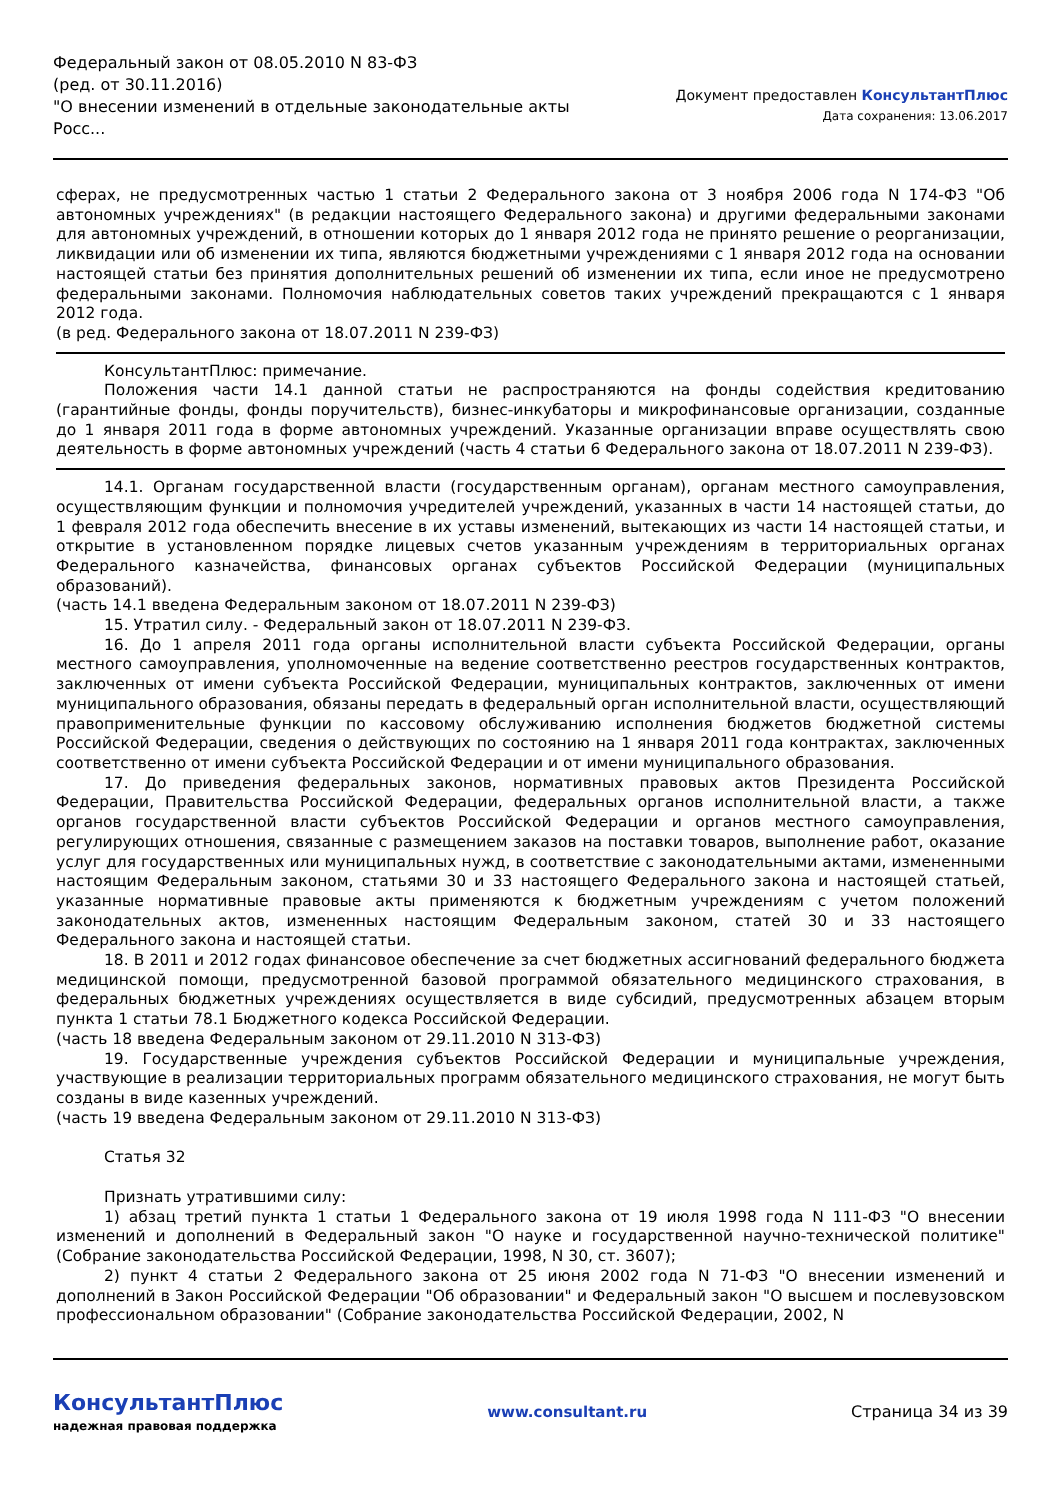Федеральный закон от 08.05.2010 N 83-ФЗ
(ред. от 30.11.2016)
"О внесении изменений в отдельные законодательные акты Росс...
Документ предоставлен КонсультантПлюс
Дата сохранения: 13.06.2017
сферах, не предусмотренных частью 1 статьи 2 Федерального закона от 3 ноября 2006 года N 174-ФЗ "Об автономных учреждениях" (в редакции настоящего Федерального закона) и другими федеральными законами для автономных учреждений, в отношении которых до 1 января 2012 года не принято решение о реорганизации, ликвидации или об изменении их типа, являются бюджетными учреждениями с 1 января 2012 года на основании настоящей статьи без принятия дополнительных решений об изменении их типа, если иное не предусмотрено федеральными законами. Полномочия наблюдательных советов таких учреждений прекращаются с 1 января 2012 года.
(в ред. Федерального закона от 18.07.2011 N 239-ФЗ)
КонсультантПлюс: примечание.
Положения части 14.1 данной статьи не распространяются на фонды содействия кредитованию (гарантийные фонды, фонды поручительств), бизнес-инкубаторы и микрофинансовые организации, созданные до 1 января 2011 года в форме автономных учреждений. Указанные организации вправе осуществлять свою деятельность в форме автономных учреждений (часть 4 статьи 6 Федерального закона от 18.07.2011 N 239-ФЗ).
14.1. Органам государственной власти (государственным органам), органам местного самоуправления, осуществляющим функции и полномочия учредителей учреждений, указанных в части 14 настоящей статьи, до 1 февраля 2012 года обеспечить внесение в их уставы изменений, вытекающих из части 14 настоящей статьи, и открытие в установленном порядке лицевых счетов указанным учреждениям в территориальных органах Федерального казначейства, финансовых органах субъектов Российской Федерации (муниципальных образований).
(часть 14.1 введена Федеральным законом от 18.07.2011 N 239-ФЗ)
15. Утратил силу. - Федеральный закон от 18.07.2011 N 239-ФЗ.
16. До 1 апреля 2011 года органы исполнительной власти субъекта Российской Федерации, органы местного самоуправления, уполномоченные на ведение соответственно реестров государственных контрактов, заключенных от имени субъекта Российской Федерации, муниципальных контрактов, заключенных от имени муниципального образования, обязаны передать в федеральный орган исполнительной власти, осуществляющий правоприменительные функции по кассовому обслуживанию исполнения бюджетов бюджетной системы Российской Федерации, сведения о действующих по состоянию на 1 января 2011 года контрактах, заключенных соответственно от имени субъекта Российской Федерации и от имени муниципального образования.
17. До приведения федеральных законов, нормативных правовых актов Президента Российской Федерации, Правительства Российской Федерации, федеральных органов исполнительной власти, а также органов государственной власти субъектов Российской Федерации и органов местного самоуправления, регулирующих отношения, связанные с размещением заказов на поставки товаров, выполнение работ, оказание услуг для государственных или муниципальных нужд, в соответствие с законодательными актами, измененными настоящим Федеральным законом, статьями 30 и 33 настоящего Федерального закона и настоящей статьей, указанные нормативные правовые акты применяются к бюджетным учреждениям с учетом положений законодательных актов, измененных настоящим Федеральным законом, статей 30 и 33 настоящего Федерального закона и настоящей статьи.
18. В 2011 и 2012 годах финансовое обеспечение за счет бюджетных ассигнований федерального бюджета медицинской помощи, предусмотренной базовой программой обязательного медицинского страхования, в федеральных бюджетных учреждениях осуществляется в виде субсидий, предусмотренных абзацем вторым пункта 1 статьи 78.1 Бюджетного кодекса Российской Федерации.
(часть 18 введена Федеральным законом от 29.11.2010 N 313-ФЗ)
19. Государственные учреждения субъектов Российской Федерации и муниципальные учреждения, участвующие в реализации территориальных программ обязательного медицинского страхования, не могут быть созданы в виде казенных учреждений.
(часть 19 введена Федеральным законом от 29.11.2010 N 313-ФЗ)
Статья 32
Признать утратившими силу:
1) абзац третий пункта 1 статьи 1 Федерального закона от 19 июля 1998 года N 111-ФЗ "О внесении изменений и дополнений в Федеральный закон "О науке и государственной научно-технической политике" (Собрание законодательства Российской Федерации, 1998, N 30, ст. 3607);
2) пункт 4 статьи 2 Федерального закона от 25 июня 2002 года N 71-ФЗ "О внесении изменений и дополнений в Закон Российской Федерации "Об образовании" и Федеральный закон "О высшем и послевузовском профессиональном образовании" (Собрание законодательства Российской Федерации, 2002, N
КонсультантПлюс
надежная правовая поддержка
www.consultant.ru Страница 34 из 39